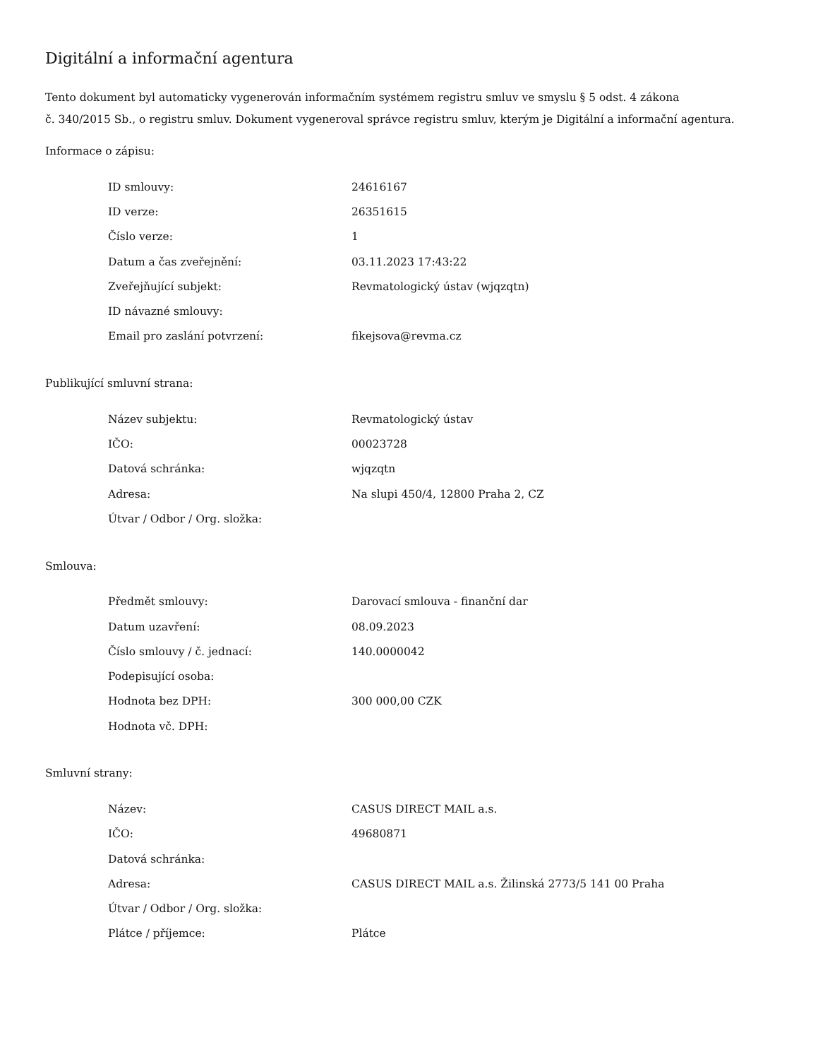Digitální a informační agentura
Tento dokument byl automaticky vygenerován informačním systémem registru smluv ve smyslu § 5 odst. 4 zákona
č. 340/2015 Sb., o registru smluv. Dokument vygeneroval správce registru smluv, kterým je Digitální a informační agentura.
Informace o zápisu:
| ID smlouvy: | 24616167 |
| ID verze: | 26351615 |
| Číslo verze: | 1 |
| Datum a čas zveřejnění: | 03.11.2023 17:43:22 |
| Zveřejňující subjekt: | Revmatologický ústav (wjqzqtn) |
| ID návazné smlouvy: | |
| Email pro zaslání potvrzení: | fikejsova@revma.cz |
Publikující smluvní strana:
| Název subjektu: | Revmatologický ústav |
| IČO: | 00023728 |
| Datová schránka: | wjqzqtn |
| Adresa: | Na slupi 450/4, 12800 Praha 2, CZ |
| Útvar / Odbor / Org. složka: | |
Smlouva:
| Předmět smlouvy: | Darovací smlouva - finanční dar |
| Datum uzavření: | 08.09.2023 |
| Číslo smlouvy / č. jednací: | 140.0000042 |
| Podepisující osoba: | |
| Hodnota bez DPH: | 300 000,00 CZK |
| Hodnota vč. DPH: | |
Smluvní strany:
| Název: | CASUS DIRECT MAIL a.s. |
| IČO: | 49680871 |
| Datová schránka: | |
| Adresa: | CASUS DIRECT MAIL a.s. Žilinská 2773/5 141 00 Praha |
| Útvar / Odbor / Org. složka: | |
| Plátce / příjemce: | Plátce |